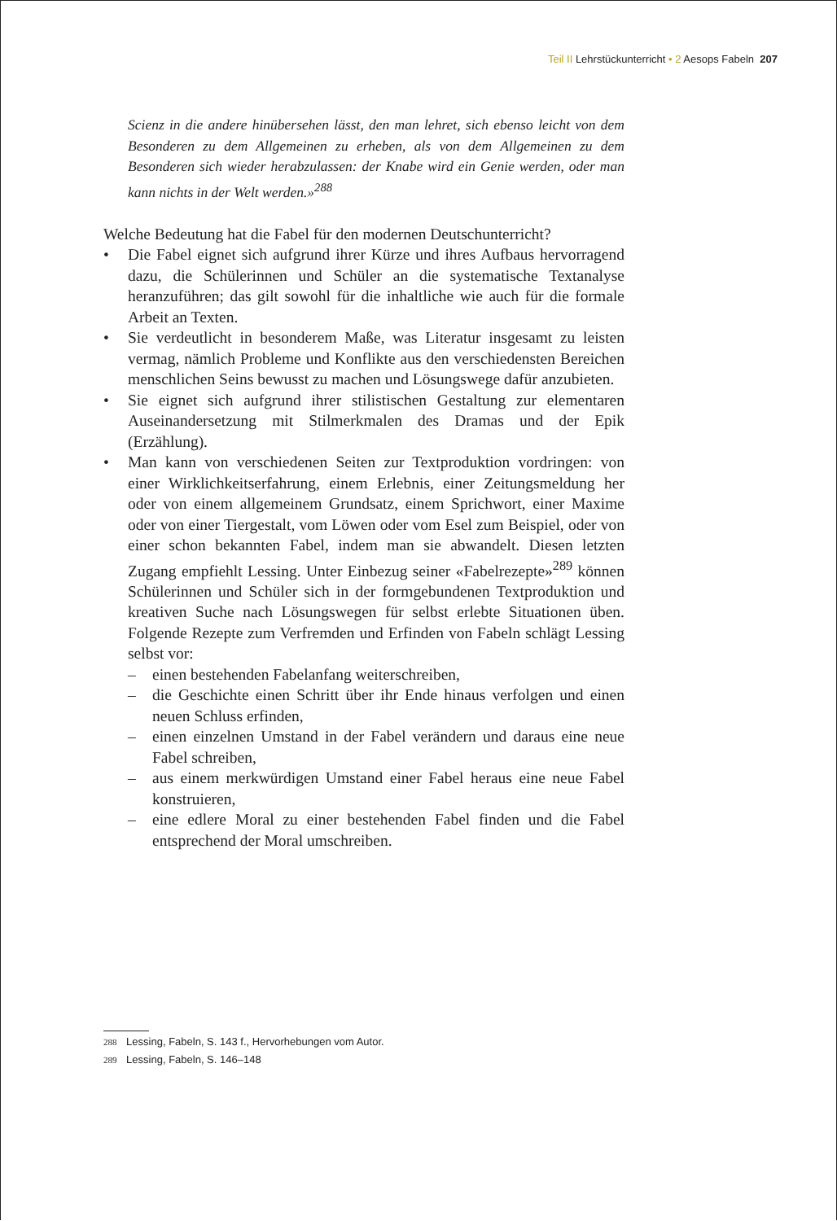Teil II Lehrstückunterricht • 2 Aesops Fabeln 207
Scienz in die andere hinübersehen lässt, den man lehret, sich ebenso leicht von dem Besonderen zu dem Allgemeinen zu erheben, als von dem Allgemeinen zu dem Besonderen sich wieder herabzulassen: der Knabe wird ein Genie werden, oder man kann nichts in der Welt werden.»<sup>288</sup>
Welche Bedeutung hat die Fabel für den modernen Deutschunterricht?
• Die Fabel eignet sich aufgrund ihrer Kürze und ihres Aufbaus hervorragend dazu, die Schülerinnen und Schüler an die systematische Textanalyse heranzuführen; das gilt sowohl für die inhaltliche wie auch für die formale Arbeit an Texten.
• Sie verdeutlicht in besonderem Maße, was Literatur insgesamt zu leisten vermag, nämlich Probleme und Konflikte aus den verschiedensten Bereichen menschlichen Seins bewusst zu machen und Lösungswege dafür anzubieten.
• Sie eignet sich aufgrund ihrer stilistischen Gestaltung zur elementaren Auseinandersetzung mit Stilmerkmalen des Dramas und der Epik (Erzählung).
• Man kann von verschiedenen Seiten zur Textproduktion vordringen: von einer Wirklichkeitserfahrung, einem Erlebnis, einer Zeitungsmeldung her oder von einem allgemeinem Grundsatz, einem Sprichwort, einer Maxime oder von einer Tiergestalt, vom Löwen oder vom Esel zum Beispiel, oder von einer schon bekannten Fabel, indem man sie abwandelt. Diesen letzten Zugang empfiehlt Lessing. Unter Einbezug seiner «Fabelrezepte»<sup>289</sup> können Schülerinnen und Schüler sich in der formgebundenen Textproduktion und kreativen Suche nach Lösungswegen für selbst erlebte Situationen üben. Folgende Rezepte zum Verfremden und Erfinden von Fabeln schlägt Lessing selbst vor:
– einen bestehenden Fabelanfang weiterschreiben,
– die Geschichte einen Schritt über ihr Ende hinaus verfolgen und einen neuen Schluss erfinden,
– einen einzelnen Umstand in der Fabel verändern und daraus eine neue Fabel schreiben,
– aus einem merkwürdigen Umstand einer Fabel heraus eine neue Fabel konstruieren,
– eine edlere Moral zu einer bestehenden Fabel finden und die Fabel entsprechend der Moral umschreiben.
288 Lessing, Fabeln, S. 143 f., Hervorhebungen vom Autor.
289 Lessing, Fabeln, S. 146–148